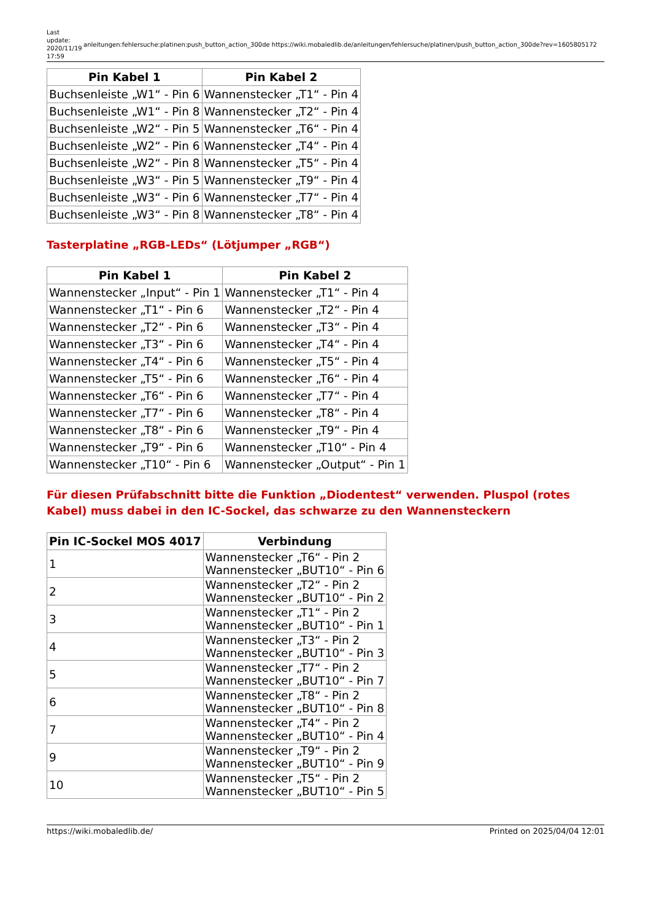Last update: 2020/11/19 17:59
anleitungen:fehlersuche:platinen:push_button_action_300de https://wiki.mobaledlib.de/anleitungen/fehlersuche/platinen/push_button_action_300de?rev=1605805172
| Pin Kabel 1 | Pin Kabel 2 |
| --- | --- |
| Buchsenleiste „W1“ - Pin 6 | Wannenstecker „T1“ - Pin 4 |
| Buchsenleiste „W1“ - Pin 8 | Wannenstecker „T2“ - Pin 4 |
| Buchsenleiste „W2“ - Pin 5 | Wannenstecker „T6“ - Pin 4 |
| Buchsenleiste „W2“ - Pin 6 | Wannenstecker „T4“ - Pin 4 |
| Buchsenleiste „W2“ - Pin 8 | Wannenstecker „T5“ - Pin 4 |
| Buchsenleiste „W3“ - Pin 5 | Wannenstecker „T9“ - Pin 4 |
| Buchsenleiste „W3“ - Pin 6 | Wannenstecker „T7“ - Pin 4 |
| Buchsenleiste „W3“ - Pin 8 | Wannenstecker „T8“ - Pin 4 |
Tasterplatine „RGB-LEDs“ (Lötjumper „RGB“)
| Pin Kabel 1 | Pin Kabel 2 |
| --- | --- |
| Wannenstecker „Input“ - Pin 1 | Wannenstecker „T1“ - Pin 4 |
| Wannenstecker „T1“ - Pin 6 | Wannenstecker „T2“ - Pin 4 |
| Wannenstecker „T2“ - Pin 6 | Wannenstecker „T3“ - Pin 4 |
| Wannenstecker „T3“ - Pin 6 | Wannenstecker „T4“ - Pin 4 |
| Wannenstecker „T4“ - Pin 6 | Wannenstecker „T5“ - Pin 4 |
| Wannenstecker „T5“ - Pin 6 | Wannenstecker „T6“ - Pin 4 |
| Wannenstecker „T6“ - Pin 6 | Wannenstecker „T7“ - Pin 4 |
| Wannenstecker „T7“ - Pin 6 | Wannenstecker „T8“ - Pin 4 |
| Wannenstecker „T8“ - Pin 6 | Wannenstecker „T9“ - Pin 4 |
| Wannenstecker „T9“ - Pin 6 | Wannenstecker „T10“ - Pin 4 |
| Wannenstecker „T10“ - Pin 6 | Wannenstecker „Output“ - Pin 1 |
Für diesen Prüfabschnitt bitte die Funktion „Diodentest“ verwenden. Pluspol (rotes Kabel) muss dabei in den IC-Sockel, das schwarze zu den Wannensteckern
| Pin IC-Sockel MOS 4017 | Verbindung |
| --- | --- |
| 1 | Wannenstecker „T6“ - Pin 2 Wannenstecker „BUT10“ - Pin 6 |
| 2 | Wannenstecker „T2“ - Pin 2 Wannenstecker „BUT10“ - Pin 2 |
| 3 | Wannenstecker „T1“ - Pin 2 Wannenstecker „BUT10“ - Pin 1 |
| 4 | Wannenstecker „T3“ - Pin 2 Wannenstecker „BUT10“ - Pin 3 |
| 5 | Wannenstecker „T7“ - Pin 2 Wannenstecker „BUT10“ - Pin 7 |
| 6 | Wannenstecker „T8“ - Pin 2 Wannenstecker „BUT10“ - Pin 8 |
| 7 | Wannenstecker „T4“ - Pin 2 Wannenstecker „BUT10“ - Pin 4 |
| 9 | Wannenstecker „T9“ - Pin 2 Wannenstecker „BUT10“ - Pin 9 |
| 10 | Wannenstecker „T5“ - Pin 2 Wannenstecker „BUT10“ - Pin 5 |
https://wiki.mobaledlib.de/ Printed on 2025/04/04 12:01